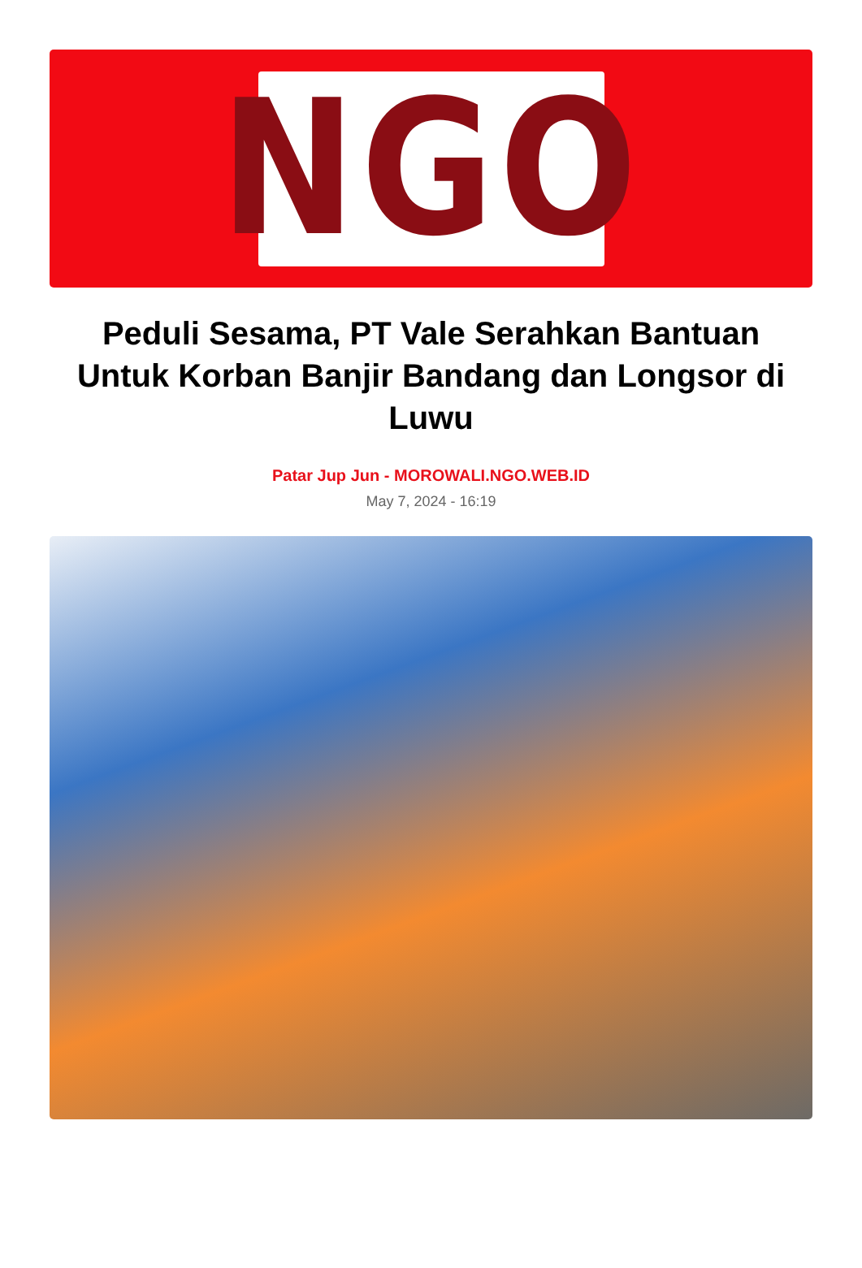NGO
Peduli Sesama, PT Vale Serahkan Bantuan Untuk Korban Banjir Bandang dan Longsor di Luwu
Patar Jup Jun - MOROWALI.NGO.WEB.ID
May 7, 2024 - 16:19